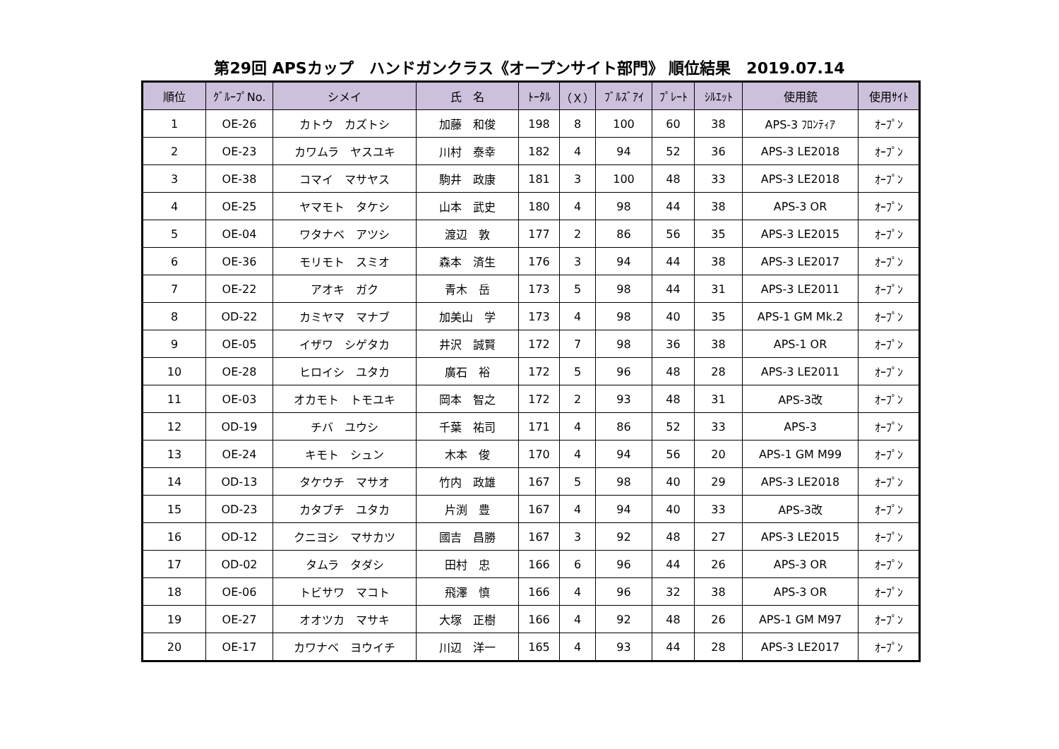第29回 APSカップ　ハンドガンクラス《オープンサイト部門》 順位結果　2019.07.14
| 順位 | ｸﾞﾙｰﾌﾟNo. | シメイ | 氏 名 | ﾄｰﾀﾙ | （Ｘ） | ﾌﾞﾙｽﾞｱｲ | ﾌﾟﾚｰﾄ | ｼﾙｴｯﾄ | 使用銃 | 使用ｻｲﾄ |
| --- | --- | --- | --- | --- | --- | --- | --- | --- | --- | --- |
| 1 | OE-26 | カトウ カズトシ | 加藤 和俊 | 198 | 8 | 100 | 60 | 38 | APS-3 ﾌﾛﾝﾃｨｱ | ｵｰﾌﾟﾝ |
| 2 | OE-23 | カワムラ ヤスユキ | 川村 泰幸 | 182 | 4 | 94 | 52 | 36 | APS-3 LE2018 | ｵｰﾌﾟﾝ |
| 3 | OE-38 | コマイ マサヤス | 駒井 政康 | 181 | 3 | 100 | 48 | 33 | APS-3 LE2018 | ｵｰﾌﾟﾝ |
| 4 | OE-25 | ヤマモト タケシ | 山本 武史 | 180 | 4 | 98 | 44 | 38 | APS-3 OR | ｵｰﾌﾟﾝ |
| 5 | OE-04 | ワタナベ アツシ | 渡辺 敦 | 177 | 2 | 86 | 56 | 35 | APS-3 LE2015 | ｵｰﾌﾟﾝ |
| 6 | OE-36 | モリモト スミオ | 森本 済生 | 176 | 3 | 94 | 44 | 38 | APS-3 LE2017 | ｵｰﾌﾟﾝ |
| 7 | OE-22 | アオキ ガク | 青木 岳 | 173 | 5 | 98 | 44 | 31 | APS-3 LE2011 | ｵｰﾌﾟﾝ |
| 8 | OD-22 | カミヤマ マナブ | 加美山 学 | 173 | 4 | 98 | 40 | 35 | APS-1 GM Mk.2 | ｵｰﾌﾟﾝ |
| 9 | OE-05 | イザワ シゲタカ | 井沢 誠賢 | 172 | 7 | 98 | 36 | 38 | APS-1 OR | ｵｰﾌﾟﾝ |
| 10 | OE-28 | ヒロイシ ユタカ | 廣石 裕 | 172 | 5 | 96 | 48 | 28 | APS-3 LE2011 | ｵｰﾌﾟﾝ |
| 11 | OE-03 | オカモト トモユキ | 岡本 智之 | 172 | 2 | 93 | 48 | 31 | APS-3改 | ｵｰﾌﾟﾝ |
| 12 | OD-19 | チバ ユウシ | 千葉 祐司 | 171 | 4 | 86 | 52 | 33 | APS-3 | ｵｰﾌﾟﾝ |
| 13 | OE-24 | キモト シュン | 木本 俊 | 170 | 4 | 94 | 56 | 20 | APS-1 GM M99 | ｵｰﾌﾟﾝ |
| 14 | OD-13 | タケウチ マサオ | 竹内 政雄 | 167 | 5 | 98 | 40 | 29 | APS-3 LE2018 | ｵｰﾌﾟﾝ |
| 15 | OD-23 | カタブチ ユタカ | 片渕 豊 | 167 | 4 | 94 | 40 | 33 | APS-3改 | ｵｰﾌﾟﾝ |
| 16 | OD-12 | クニヨシ マサカツ | 國吉 昌勝 | 167 | 3 | 92 | 48 | 27 | APS-3 LE2015 | ｵｰﾌﾟﾝ |
| 17 | OD-02 | タムラ タダシ | 田村 忠 | 166 | 6 | 96 | 44 | 26 | APS-3 OR | ｵｰﾌﾟﾝ |
| 18 | OE-06 | トビサワ マコト | 飛澤 慎 | 166 | 4 | 96 | 32 | 38 | APS-3 OR | ｵｰﾌﾟﾝ |
| 19 | OE-27 | オオツカ マサキ | 大塚 正樹 | 166 | 4 | 92 | 48 | 26 | APS-1 GM M97 | ｵｰﾌﾟﾝ |
| 20 | OE-17 | カワナベ ヨウイチ | 川辺 洋一 | 165 | 4 | 93 | 44 | 28 | APS-3 LE2017 | ｵｰﾌﾟﾝ |